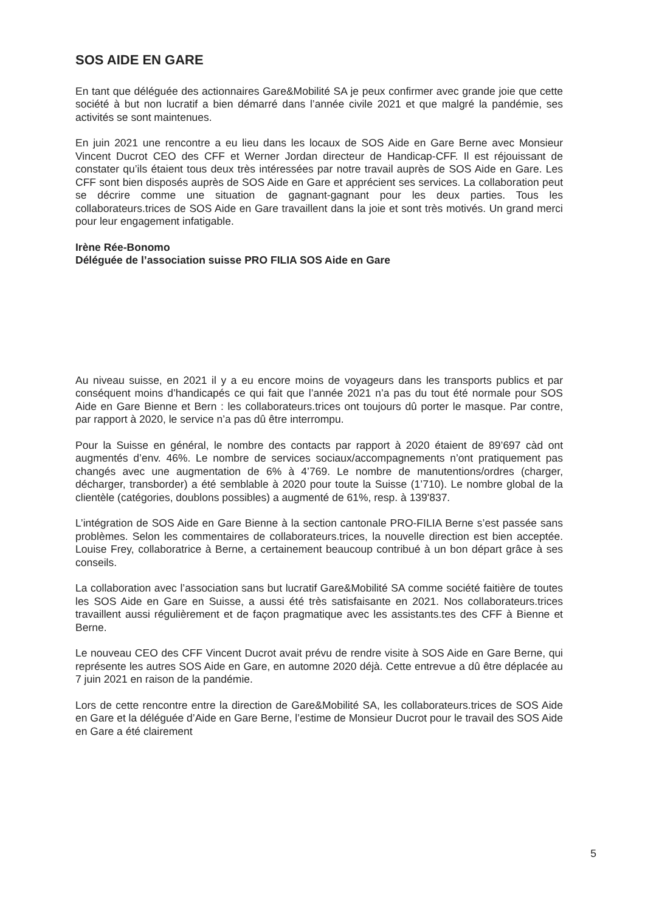SOS AIDE EN GARE
En tant que déléguée des actionnaires Gare&Mobilité SA je peux confirmer avec grande joie que cette société à but non lucratif a bien démarré dans l’année civile 2021 et que malgré la pandémie, ses activités se sont maintenues.
En juin 2021 une rencontre a eu lieu dans les locaux de SOS Aide en Gare Berne avec Monsieur Vincent Ducrot CEO des CFF et Werner Jordan directeur de Handicap-CFF. Il est réjouissant de constater qu’ils étaient tous deux très intéressées par notre travail auprès de SOS Aide en Gare. Les CFF sont bien disposés auprès de SOS Aide en Gare et apprécient ses services. La collaboration peut se décrire comme une situation de gagnant-gagnant pour les deux parties. Tous les collaborateurs.trices de SOS Aide en Gare travaillent dans la joie et sont très motivés. Un grand merci pour leur engagement infatigable.
Irène Rée-Bonomo
Déléguée de l’association suisse PRO FILIA SOS Aide en Gare
Au niveau suisse, en 2021 il y a eu encore moins de voyageurs dans les transports publics et par conséquent moins d’handicapés ce qui fait que l’année 2021 n’a pas du tout été normale pour SOS Aide en Gare Bienne et Bern : les collaborateurs.trices ont toujours dû porter le masque. Par contre, par rapport à 2020, le service n’a pas dû être interrompu.
Pour la Suisse en général, le nombre des contacts par rapport à 2020 étaient de 89’697 càd ont augmentés d’env. 46%. Le nombre de services sociaux/accompagnements n’ont pratiquement pas changés avec une augmentation de 6% à 4’769. Le nombre de manutentions/ordres (charger, décharger, transborder) a été semblable à 2020 pour toute la Suisse (1’710). Le nombre global de la clientèle (catégories, doublons possibles) a augmenté de 61%, resp. à 139'837.
L’intégration de SOS Aide en Gare Bienne à la section cantonale PRO-FILIA Berne s’est passée sans problèmes. Selon les commentaires de collaborateurs.trices, la nouvelle direction est bien acceptée. Louise Frey, collaboratrice à Berne, a certainement beaucoup contribué à un bon départ grâce à ses conseils.
La collaboration avec l’association sans but lucratif Gare&Mobilité SA comme société faitière de toutes les SOS Aide en Gare en Suisse, a aussi été très satisfaisante en 2021. Nos collaborateurs.trices travaillent aussi régulièrement et de façon pragmatique avec les assistants.tes des CFF à Bienne et Berne.
Le nouveau CEO des CFF Vincent Ducrot avait prévu de rendre visite à SOS Aide en Gare Berne, qui représente les autres SOS Aide en Gare, en automne 2020 déjà. Cette entrevue a dû être déplacée au 7 juin 2021 en raison de la pandémie.
Lors de cette rencontre entre la direction de Gare&Mobilité SA, les collaborateurs.trices de SOS Aide en Gare et la déléguée d’Aide en Gare Berne, l’estime de Monsieur Ducrot pour le travail des SOS Aide en Gare a été clairement
5